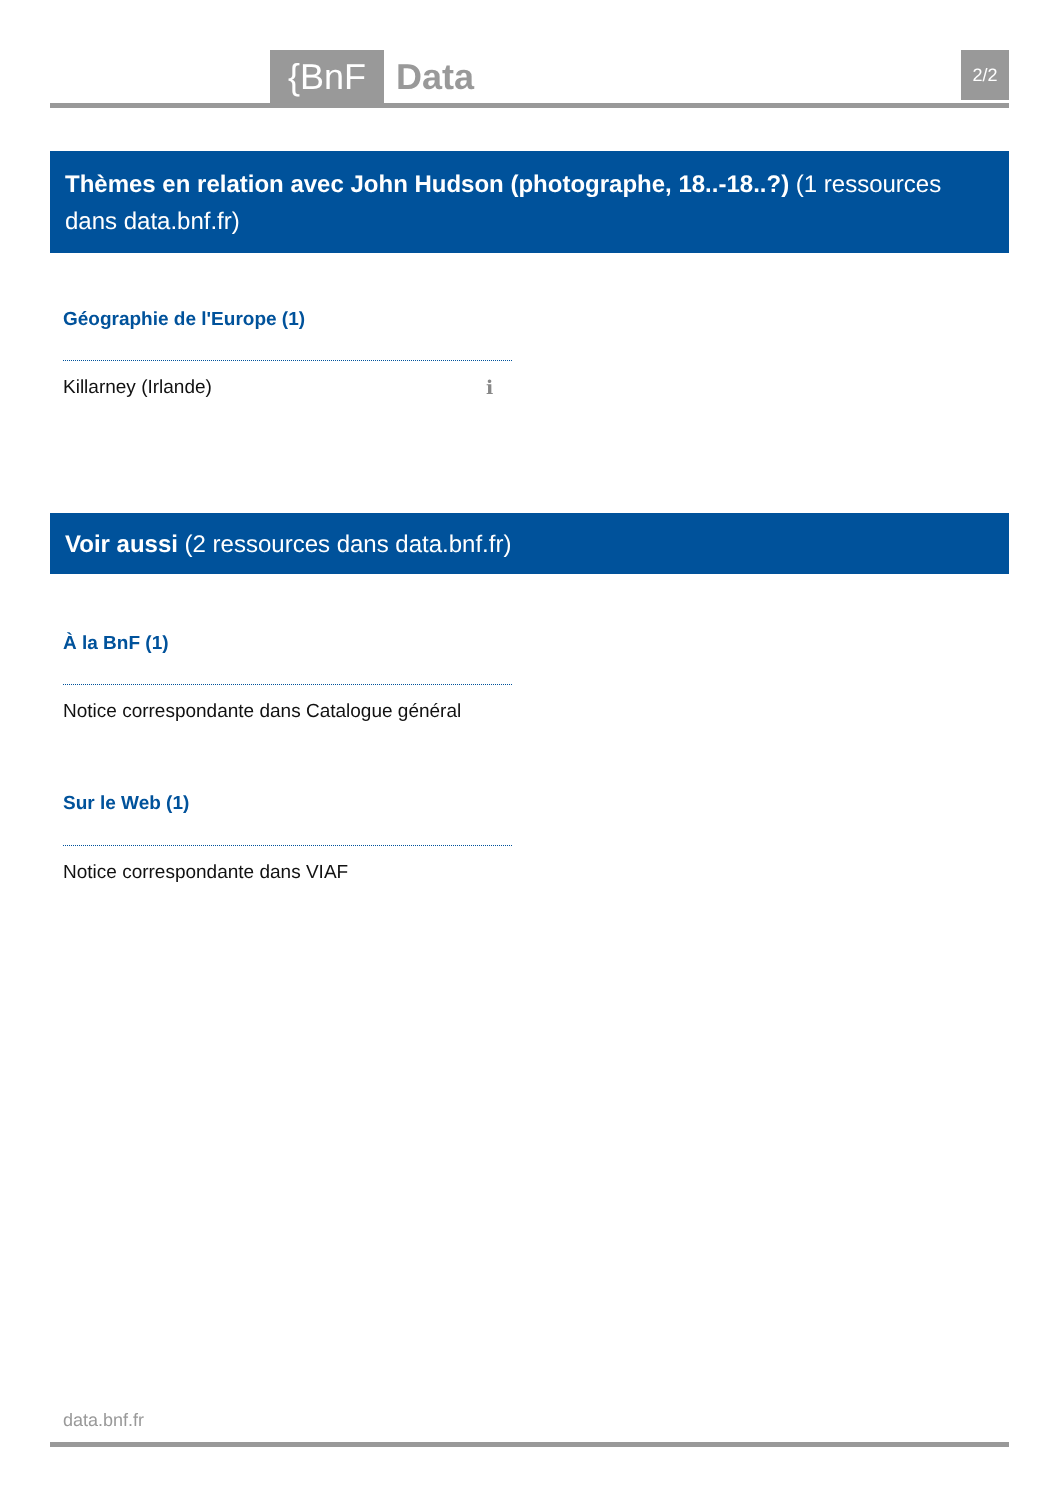{BnF Data 2/2
Thèmes en relation avec John Hudson (photographe, 18..-18..?) (1 ressources dans data.bnf.fr)
Géographie de l'Europe (1)
Killarney (Irlande) ℹ
Voir aussi (2 ressources dans data.bnf.fr)
À la BnF (1)
Notice correspondante dans Catalogue général
Sur le Web (1)
Notice correspondante dans VIAF
data.bnf.fr